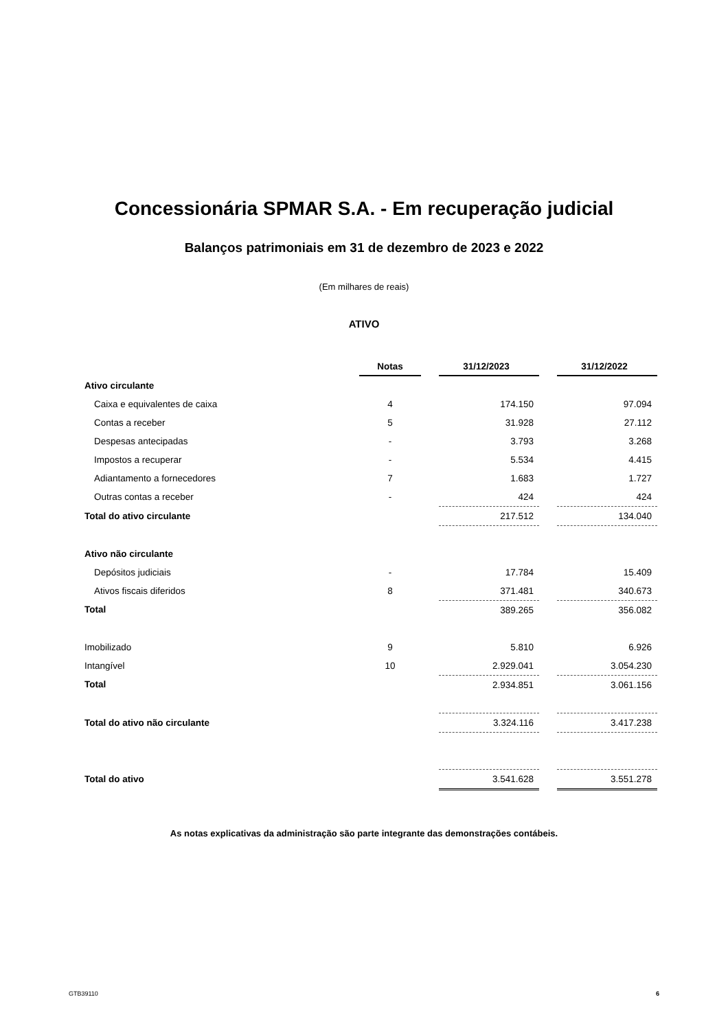Concessionária SPMAR S.A. - Em recuperação judicial
Balanços patrimoniais em 31 de dezembro de 2023 e 2022
(Em milhares de reais)
ATIVO
| | Notas | | 31/12/2023 | | 31/12/2022 |
| Ativo circulante | | | | | |
| Caixa e equivalentes de caixa | 4 | | 174.150 | | 97.094 |
| Contas a receber | 5 | | 31.928 | | 27.112 |
| Despesas antecipadas | - | | 3.793 | | 3.268 |
| Impostos a recuperar | - | | 5.534 | | 4.415 |
| Adiantamento a fornecedores | 7 | | 1.683 | | 1.727 |
| Outras contas a receber | - | | 424 | | 424 |
| Total do ativo circulante | | | 217.512 | | 134.040 |
| Ativo não circulante | | | | | |
| Depósitos judiciais | - | | 17.784 | | 15.409 |
| Ativos fiscais diferidos | 8 | | 371.481 | | 340.673 |
| Total | | | 389.265 | | 356.082 |
| Imobilizado | 9 | | 5.810 | | 6.926 |
| Intangível | 10 | | 2.929.041 | | 3.054.230 |
| Total | | | 2.934.851 | | 3.061.156 |
| Total do ativo não circulante | | | 3.324.116 | | 3.417.238 |
| Total do ativo | | | 3.541.628 | | 3.551.278 |
As notas explicativas da administração são parte integrante das demonstrações contábeis.
GTB39110 6